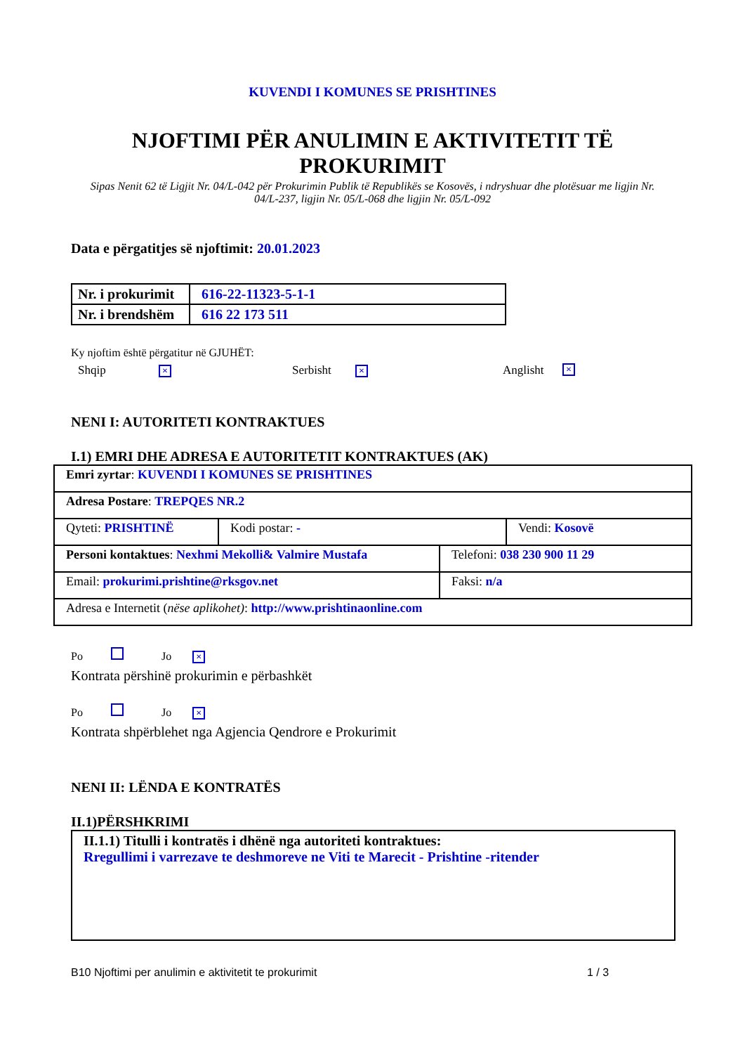KUVENDI I KOMUNES SE PRISHTINES
NJOFTIMI PËR ANULIMIN E AKTIVITETIT TË
PROKURIMIT
Sipas Nenit 62 të Ligjit Nr. 04/L-042 për Prokurimin Publik të Republikës se Kosovës, i ndryshuar dhe plotësuar me ligjin Nr. 04/L-237, ligjin Nr. 05/L-068 dhe ligjin Nr. 05/L-092
Data e përgatitjes së njoftimit: 20.01.2023
| Nr. i prokurimit | 616-22-11323-5-1-1 |
| Nr. i brendshëm | 616 22 173 511 |
Ky njoftim është përgatitur në GJUHËT:
Shqip × Serbisht × Anglisht ×
NENI I: AUTORITETI KONTRAKTUES
I.1) EMRI DHE ADRESA E AUTORITETIT KONTRAKTUES (AK)
| Emri zyrtar : KUVENDI I KOMUNES SE PRISHTINES | | |
| Adresa Postare : TREPQES NR.2 | | |
| Qyteti: PRISHTINË | Kodi postar: - | Vendi: Kosovë |
| Personi kontaktues : Nexhmi Mekolli& Valmire Mustafa | Telefoni: 038 230 900 11 29 |
| Email: prokurimi.prishtine@rksgov.net | Faksi: n/a |
| Adresa e Internetit ( nëse aplikohet) : http://www.prishtinaonline.com | |
Po Jo ×
Kontrata përshinë prokurimin e përbashkët
Po Jo ×
Kontrata shpërblehet nga Agjencia Qendrore e Prokurimit
NENI II: LËNDA E KONTRATËS
II.1)PËRSHKRIMI
II.1.1) Titulli i kontratës i dhënë nga autoriteti kontraktues:
Rregullimi i varrezave te deshmoreve ne Viti te Marecit - Prishtine -ritender
B10 Njoftimi per anulimin e aktivitetit te prokurimit 1 / 3